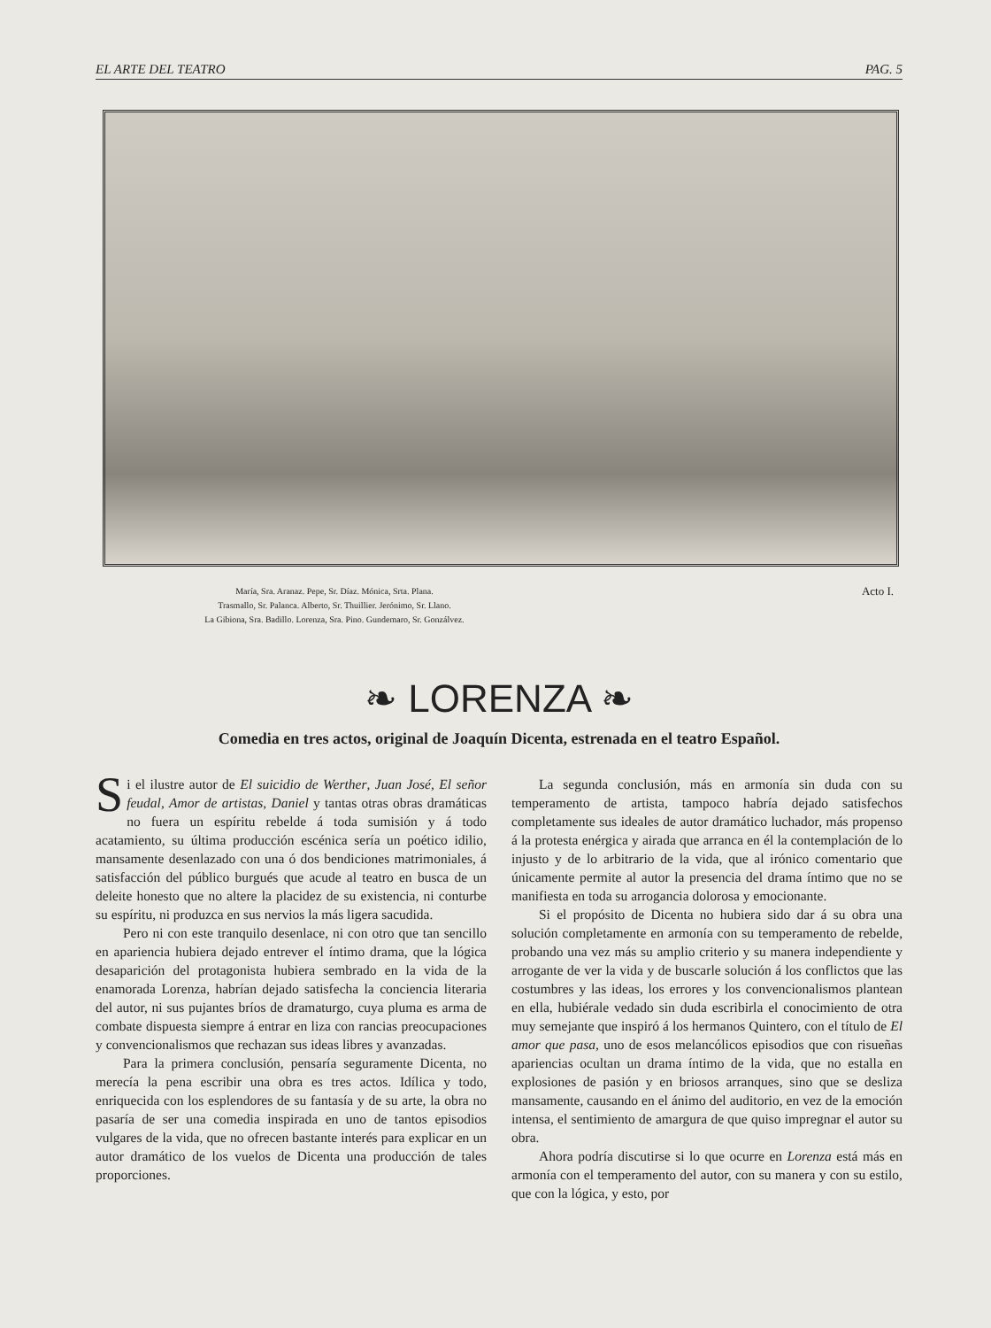EL ARTE DEL TEATRO PAG. 5
María, Sra. Aranaz. Pepe, Sr. Díaz. Mónica, Srta. Plana.
Trasmallo, Sr. Palanca. Alberto, Sr. Thuillier. Jerónimo, Sr. Llano.
La Gibiona, Sra. Badillo. Lorenza, Sra. Pino. Gundemaro, Sr. Gonzálvez.
Acto I.
❧ LORENZA ❧
Comedia en tres actos, original de Joaquín Dicenta, estrenada en el teatro Español.
Si el ilustre autor de El suicidio de Werther, Juan José, El señor feudal, Amor de artistas, Daniel y tantas otras obras dramáticas no fuera un espíritu rebelde á toda sumisión y á todo acatamiento, su última producción escénica sería un poético idilio, mansamente desenlazado con una ó dos bendiciones matrimoniales, á satisfacción del público burgués que acude al teatro en busca de un deleite honesto que no altere la placidez de su existencia, ni conturbe su espíritu, ni produzca en sus nervios la más ligera sacudida.
Pero ni con este tranquilo desenlace, ni con otro que tan sencillo en apariencia hubiera dejado entrever el íntimo drama, que la lógica desaparición del protagonista hubiera sembrado en la vida de la enamorada Lorenza, habrían dejado satisfecha la conciencia literaria del autor, ni sus pujantes bríos de dramaturgo, cuya pluma es arma de combate dispuesta siempre á entrar en liza con rancias preocupaciones y convencionalismos que rechazan sus ideas libres y avanzadas.
Para la primera conclusión, pensaría seguramente Dicenta, no merecía la pena escribir una obra es tres actos. Idílica y todo, enriquecida con los esplendores de su fantasía y de su arte, la obra no pasaría de ser una comedia inspirada en uno de tantos episodios vulgares de la vida, que no ofrecen bastante interés para explicar en un autor dramático de los vuelos de Dicenta una producción de tales proporciones.
La segunda conclusión, más en armonía sin duda con su temperamento de artista, tampoco habría dejado satisfechos completamente sus ideales de autor dramático luchador, más propenso á la protesta enérgica y airada que arranca en él la contemplación de lo injusto y de lo arbitrario de la vida, que al irónico comentario que únicamente permite al autor la presencia del drama íntimo que no se manifiesta en toda su arrogancia dolorosa y emocionante.
Si el propósito de Dicenta no hubiera sido dar á su obra una solución completamente en armonía con su temperamento de rebelde, probando una vez más su amplio criterio y su manera independiente y arrogante de ver la vida y de buscarle solución á los conflictos que las costumbres y las ideas, los errores y los convencionalismos plantean en ella, hubiérale vedado sin duda escribirla el conocimiento de otra muy semejante que inspiró á los hermanos Quintero, con el título de El amor que pasa, uno de esos melancólicos episodios que con risueñas apariencias ocultan un drama íntimo de la vida, que no estalla en explosiones de pasión y en briosos arranques, sino que se desliza mansamente, causando en el ánimo del auditorio, en vez de la emoción intensa, el sentimiento de amargura de que quiso impregnar el autor su obra.
Ahora podría discutirse si lo que ocurre en Lorenza está más en armonía con el temperamento del autor, con su manera y con su estilo, que con la lógica, y esto, por